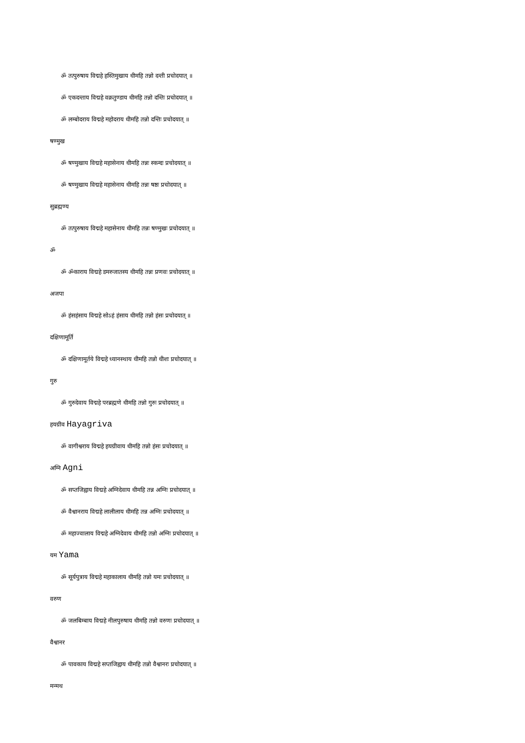ॐ तत्पुरुषाय विद्महे हस्तिमुखाय धीमहि तन्नो दन्ती प्रचोदयात् ॥
ॐ एकदन्ताय विद्महे वक्रतुण्डाय धीमहि तन्नो दन्तिः प्रचोदयात् ॥
ॐ लम्बोदराय विद्महे महोदराय धीमहि तन्नो दन्तिः प्रचोदयात् ॥
षण्मुख
ॐ षण्मुखाय विद्महे महासेनाय धीमहि तन्नः स्कन्दः प्रचोदयात् ॥
ॐ षण्मुखाय विद्महे महासेनाय धीमहि तन्नः षष्ठः प्रचोदयात् ॥
सुब्रह्मण्य
ॐ तत्पुरुषाय विद्महे महासेनाय धीमहि तन्नः षण्मुखः प्रचोदयात् ॥
ॐ
ॐ ॐकाराय विद्महे डमरुजातस्य धीमहि तन्नः प्रणवः प्रचोदयात् ॥
अजपा
ॐ हंसहंसाय विद्महे सोऽहं हंसाय धीमहि तन्नो हंसः प्रचोदयात् ॥
दक्षिणामूर्ति
ॐ दक्षिणामूर्तये विद्महे ध्यानस्थाय धीमहि तन्नो धीशः प्रचोदयात् ॥
गुरु
ॐ गुरुदेवाय विद्महे परब्रह्मणे धीमहि तन्नो गुरुः प्रचोदयात् ॥
हयग्रीव Hayagriva
ॐ वागीश्वराय विद्महे हयग्रीवाय धीमहि तन्नो हंसः प्रचोदयात् ॥
अग्नि Agni
ॐ सप्तजिह्वाय विद्महे अग्निदेवाय धीमहि तन्न अग्निः प्रचोदयात् ॥
ॐ वैश्वानराय विद्महे लालीलाय धीमहि तन्न अग्निः प्रचोदयात् ॥
ॐ महाज्वालाय विद्महे अग्निदेवाय धीमहि तन्नो अग्निः प्रचोदयात् ॥
यम Yama
ॐ सूर्यपुत्राय विद्महे महाकालाय धीमहि तन्नो यमः प्रचोदयात् ॥
वरुण
ॐ जलबिम्बाय विद्महे नीलपुरुषाय धीमहि तन्नो वरुणः प्रचोदयात् ॥
वैश्वानर
ॐ पावकाय विद्महे सप्तजिह्वाय धीमहि तन्नो वैश्वानरः प्रचोदयात् ॥
मन्मथ